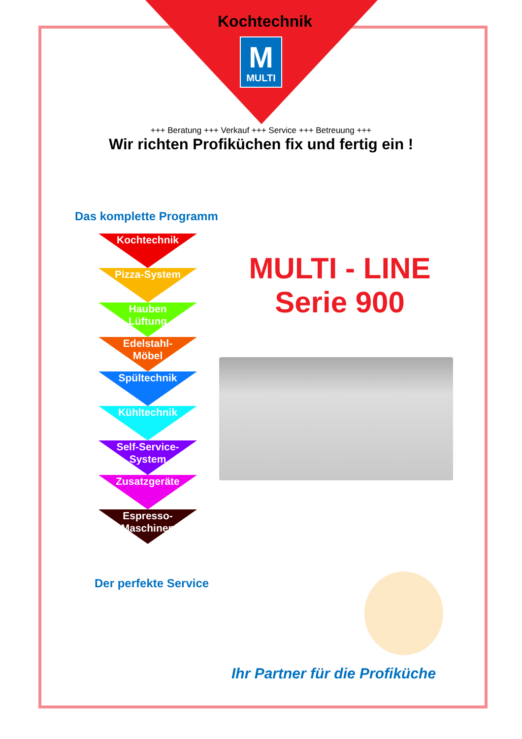Kochtechnik
M
MULTI
+++ Beratung +++ Verkauf +++ Service +++ Betreuung +++
Wir richten Profiküchen fix und fertig ein !
Das komplette Programm
Kochtechnik
Pizza-System
Hauben
Lüftung
Edelstahl-
Möbel
Spültechnik
Kühltechnik
Self-Service-
System
Zusatzgeräte
Espresso-
Maschinen
MULTI - LINE
Serie 900
Der perfekte Service
Ihr Partner für die Profiküche